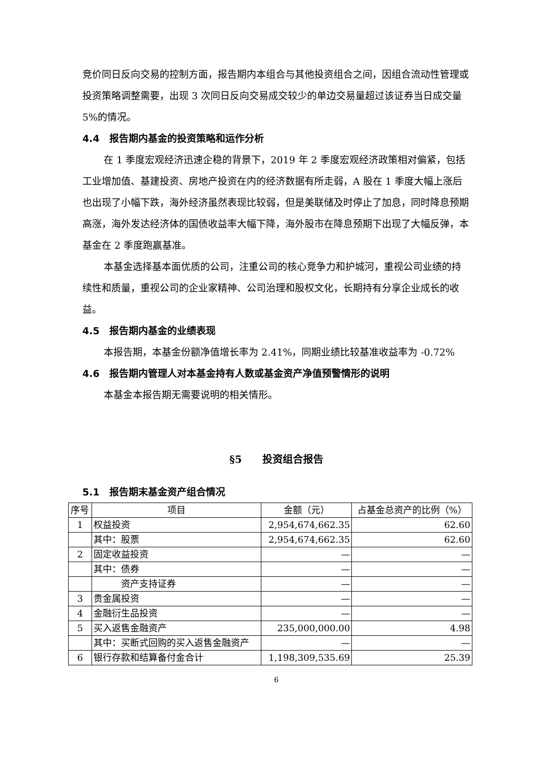竞价同日反向交易的控制方面，报告期内本组合与其他投资组合之间，因组合流动性管理或投资策略调整需要，出现 3 次同日反向交易成交较少的单边交易量超过该证券当日成交量 5%的情况。
4.4　报告期内基金的投资策略和运作分析
在 1 季度宏观经济迅速企稳的背景下，2019 年 2 季度宏观经济政策相对偏紧，包括工业增加值、基建投资、房地产投资在内的经济数据有所走弱，A 股在 1 季度大幅上涨后也出现了小幅下跌，海外经济虽然表现比较弱，但是美联储及时停止了加息，同时降息预期高涨，海外发达经济体的国债收益率大幅下降，海外股市在降息预期下出现了大幅反弹，本基金在 2 季度跑赢基准。
本基金选择基本面优质的公司，注重公司的核心竞争力和护城河，重视公司业绩的持续性和质量，重视公司的企业家精神、公司治理和股权文化，长期持有分享企业成长的收益。
4.5　报告期内基金的业绩表现
本报告期，本基金份额净值增长率为 2.41%，同期业绩比较基准收益率为 -0.72%
4.6　报告期内管理人对本基金持有人数或基金资产净值预警情形的说明
本基金本报告期无需要说明的相关情形。
§5　　投资组合报告
5.1　报告期末基金资产组合情况
| 序号 | 项目 | 金额（元） | 占基金总资产的比例（%） |
| --- | --- | --- | --- |
| 1 | 权益投资 | 2,954,674,662.35 | 62.60 |
| | 其中：股票 | 2,954,674,662.35 | 62.60 |
| 2 | 固定收益投资 | — | — |
| | 其中：债券 | — | — |
| | 资产支持证券 | — | — |
| 3 | 贵金属投资 | — | — |
| 4 | 金融衍生品投资 | — | — |
| 5 | 买入返售金融资产 | 235,000,000.00 | 4.98 |
| | 其中：买断式回购的买入返售金融资产 | — | — |
| 6 | 银行存款和结算备付金合计 | 1,198,309,535.69 | 25.39 |
6